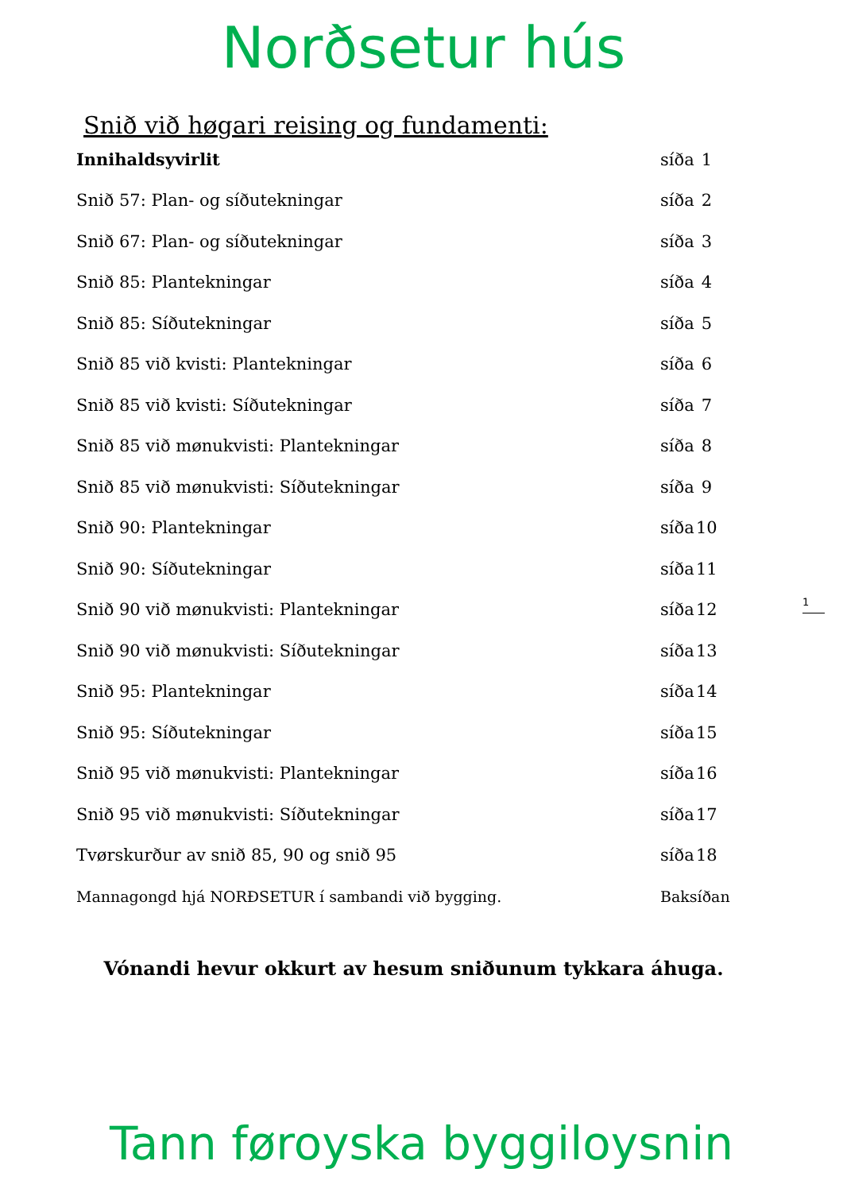Norðsetur hús
Snið við høgari reising og fundamenti:
| Innihaldsyvirlit | síða | 1 |
| Snið 57: Plan- og síðutekningar | síða | 2 |
| Snið 67: Plan- og síðutekningar | síða | 3 |
| Snið 85: Plantekningar | síða | 4 |
| Snið 85: Síðutekningar | síða | 5 |
| Snið 85 við kvisti: Plantekningar | síða | 6 |
| Snið 85 við kvisti: Síðutekningar | síða | 7 |
| Snið 85 við mønukvisti: Plantekningar | síða | 8 |
| Snið 85 við mønukvisti: Síðutekningar | síða | 9 |
| Snið 90: Plantekningar | síða | 10 |
| Snið 90: Síðutekningar | síða | 11 |
| Snið 90 við mønukvisti: Plantekningar | síða | 12 |
| Snið 90 við mønukvisti: Síðutekningar | síða | 13 |
| Snið 95: Plantekningar | síða | 14 |
| Snið 95: Síðutekningar | síða | 15 |
| Snið 95 við mønukvisti: Plantekningar | síða | 16 |
| Snið 95 við mønukvisti: Síðutekningar | síða | 17 |
| Tvørskurður av snið 85, 90 og snið 95 | síða | 18 |
| Mannagongd hjá NORÐSETUR í sambandi við bygging. | Baksíðan | |
1
Vónandi hevur okkurt av hesum sniðunum tykkara áhuga.
Tann føroyska byggiloysnin